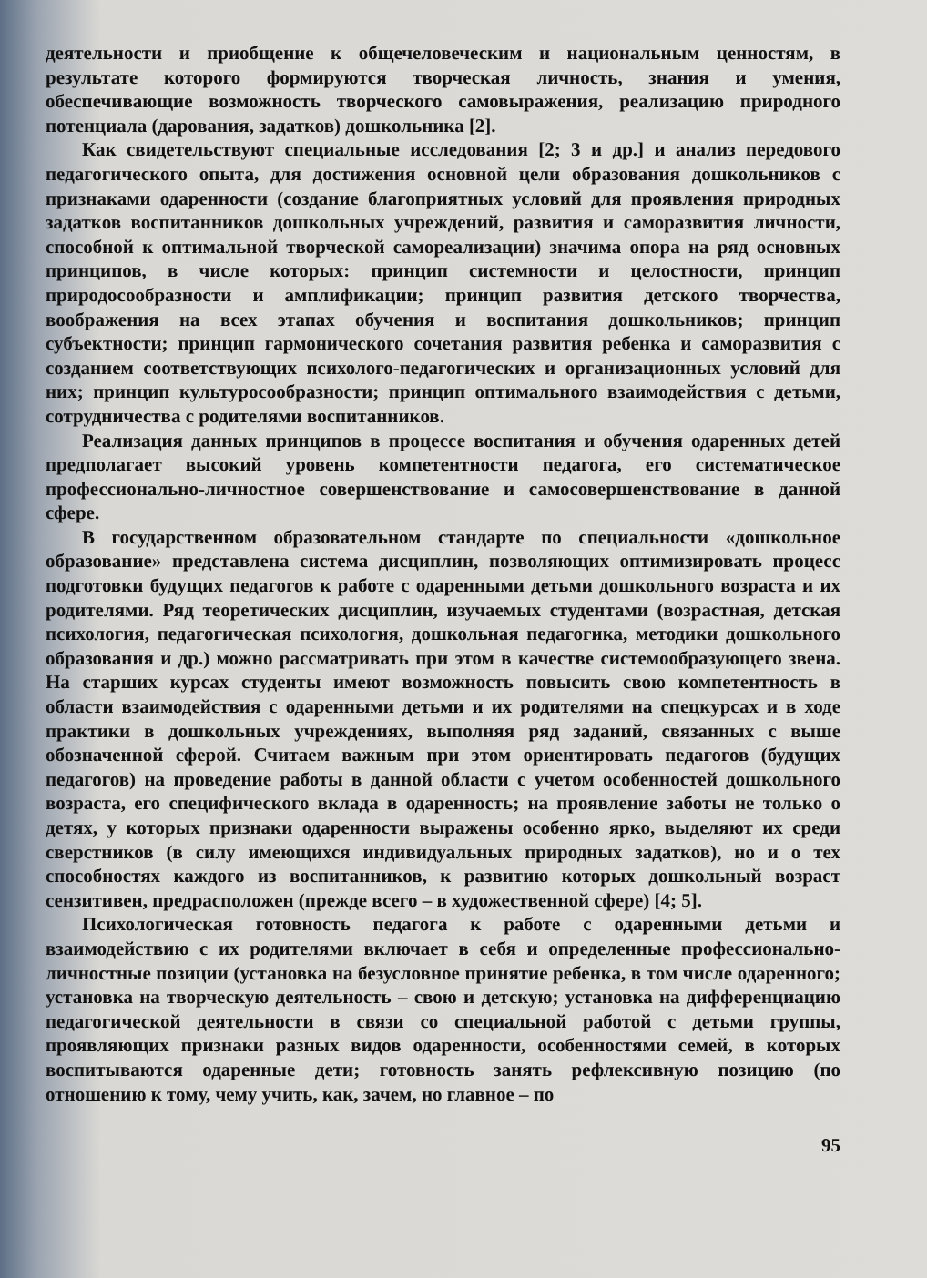деятельности и приобщение к общечеловеческим и национальным ценностям, в результате которого формируются творческая личность, знания и умения, обеспечивающие возможность творческого самовыражения, реализацию природного потенциала (дарования, задатков) дошкольника [2].
Как свидетельствуют специальные исследования [2; 3 и др.] и анализ передового педагогического опыта, для достижения основной цели образования дошкольников с признаками одаренности (создание благоприятных условий для проявления природных задатков воспитанников дошкольных учреждений, развития и саморазвития личности, способной к оптимальной творческой самореализации) значима опора на ряд основных принципов, в числе которых: принцип системности и целостности, принцип природосообразности и амплификации; принцип развития детского творчества, воображения на всех этапах обучения и воспитания дошкольников; принцип субъектности; принцип гармонического сочетания развития ребенка и саморазвития с созданием соответствующих психолого-педагогических и организационных условий для них; принцип культуросообразности; принцип оптимального взаимодействия с детьми, сотрудничества с родителями воспитанников.
Реализация данных принципов в процессе воспитания и обучения одаренных детей предполагает высокий уровень компетентности педагога, его систематическое профессионально-личностное совершенствование и самосовершенствование в данной сфере.
В государственном образовательном стандарте по специальности «дошкольное образование» представлена система дисциплин, позволяющих оптимизировать процесс подготовки будущих педагогов к работе с одаренными детьми дошкольного возраста и их родителями. Ряд теоретических дисциплин, изучаемых студентами (возрастная, детская психология, педагогическая психология, дошкольная педагогика, методики дошкольного образования и др.) можно рассматривать при этом в качестве системообразующего звена. На старших курсах студенты имеют возможность повысить свою компетентность в области взаимодействия с одаренными детьми и их родителями на спецкурсах и в ходе практики в дошкольных учреждениях, выполняя ряд заданий, связанных с выше обозначенной сферой. Считаем важным при этом ориентировать педагогов (будущих педагогов) на проведение работы в данной области с учетом особенностей дошкольного возраста, его специфического вклада в одаренность; на проявление заботы не только о детях, у которых признаки одаренности выражены особенно ярко, выделяют их среди сверстников (в силу имеющихся индивидуальных природных задатков), но и о тех способностях каждого из воспитанников, к развитию которых дошкольный возраст сензитивен, предрасположен (прежде всего – в художественной сфере) [4; 5].
Психологическая готовность педагога к работе с одаренными детьми и взаимодействию с их родителями включает в себя и определенные профессионально-личностные позиции (установка на безусловное принятие ребенка, в том числе одаренного; установка на творческую деятельность – свою и детскую; установка на дифференциацию педагогической деятельности в связи со специальной работой с детьми группы, проявляющих признаки разных видов одаренности, особенностями семей, в которых воспитываются одаренные дети; готовность занять рефлексивную позицию (по отношению к тому, чему учить, как, зачем, но главное – по
95